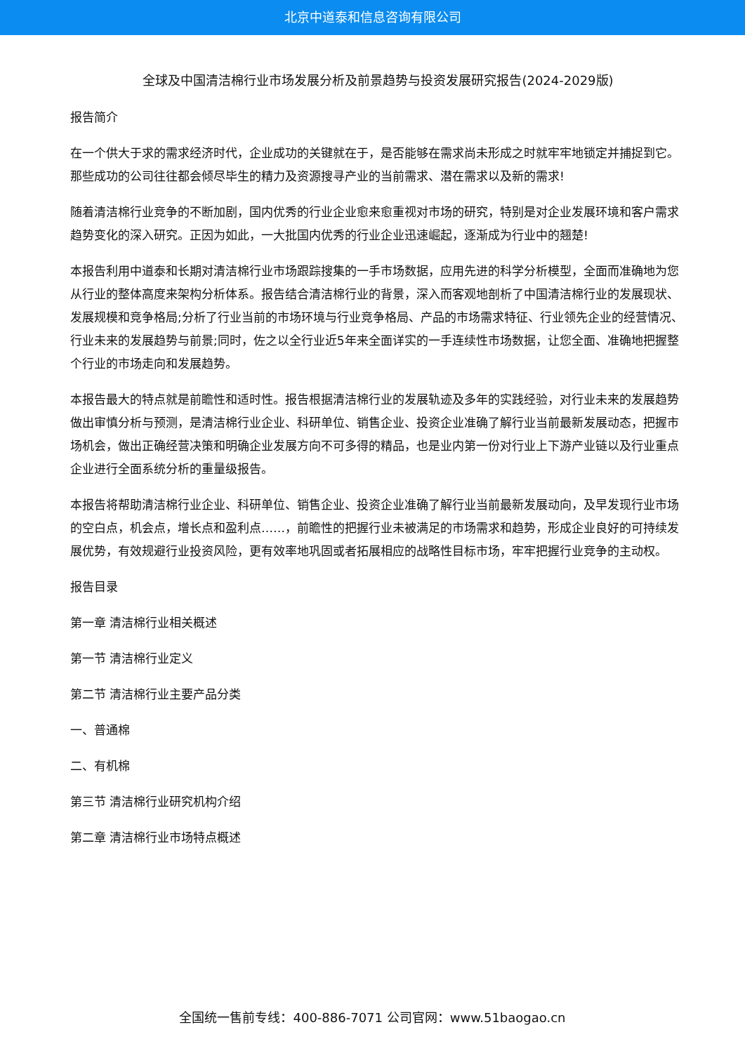北京中道泰和信息咨询有限公司
全球及中国清洁棉行业市场发展分析及前景趋势与投资发展研究报告(2024-2029版)
报告简介
在一个供大于求的需求经济时代，企业成功的关键就在于，是否能够在需求尚未形成之时就牢牢地锁定并捕捉到它。那些成功的公司往往都会倾尽毕生的精力及资源搜寻产业的当前需求、潜在需求以及新的需求!
随着清洁棉行业竞争的不断加剧，国内优秀的行业企业愈来愈重视对市场的研究，特别是对企业发展环境和客户需求趋势变化的深入研究。正因为如此，一大批国内优秀的行业企业迅速崛起，逐渐成为行业中的翘楚!
本报告利用中道泰和长期对清洁棉行业市场跟踪搜集的一手市场数据，应用先进的科学分析模型，全面而准确地为您从行业的整体高度来架构分析体系。报告结合清洁棉行业的背景，深入而客观地剖析了中国清洁棉行业的发展现状、发展规模和竞争格局;分析了行业当前的市场环境与行业竞争格局、产品的市场需求特征、行业领先企业的经营情况、行业未来的发展趋势与前景;同时，佐之以全行业近5年来全面详实的一手连续性市场数据，让您全面、准确地把握整个行业的市场走向和发展趋势。
本报告最大的特点就是前瞻性和适时性。报告根据清洁棉行业的发展轨迹及多年的实践经验，对行业未来的发展趋势做出审慎分析与预测，是清洁棉行业企业、科研单位、销售企业、投资企业准确了解行业当前最新发展动态，把握市场机会，做出正确经营决策和明确企业发展方向不可多得的精品，也是业内第一份对行业上下游产业链以及行业重点企业进行全面系统分析的重量级报告。
本报告将帮助清洁棉行业企业、科研单位、销售企业、投资企业准确了解行业当前最新发展动向，及早发现行业市场的空白点，机会点，增长点和盈利点……，前瞻性的把握行业未被满足的市场需求和趋势，形成企业良好的可持续发展优势，有效规避行业投资风险，更有效率地巩固或者拓展相应的战略性目标市场，牢牢把握行业竞争的主动权。
报告目录
第一章 清洁棉行业相关概述
第一节 清洁棉行业定义
第二节 清洁棉行业主要产品分类
一、普通棉
二、有机棉
第三节 清洁棉行业研究机构介绍
第二章 清洁棉行业市场特点概述
全国统一售前专线：400-886-7071 公司官网：www.51baogao.cn